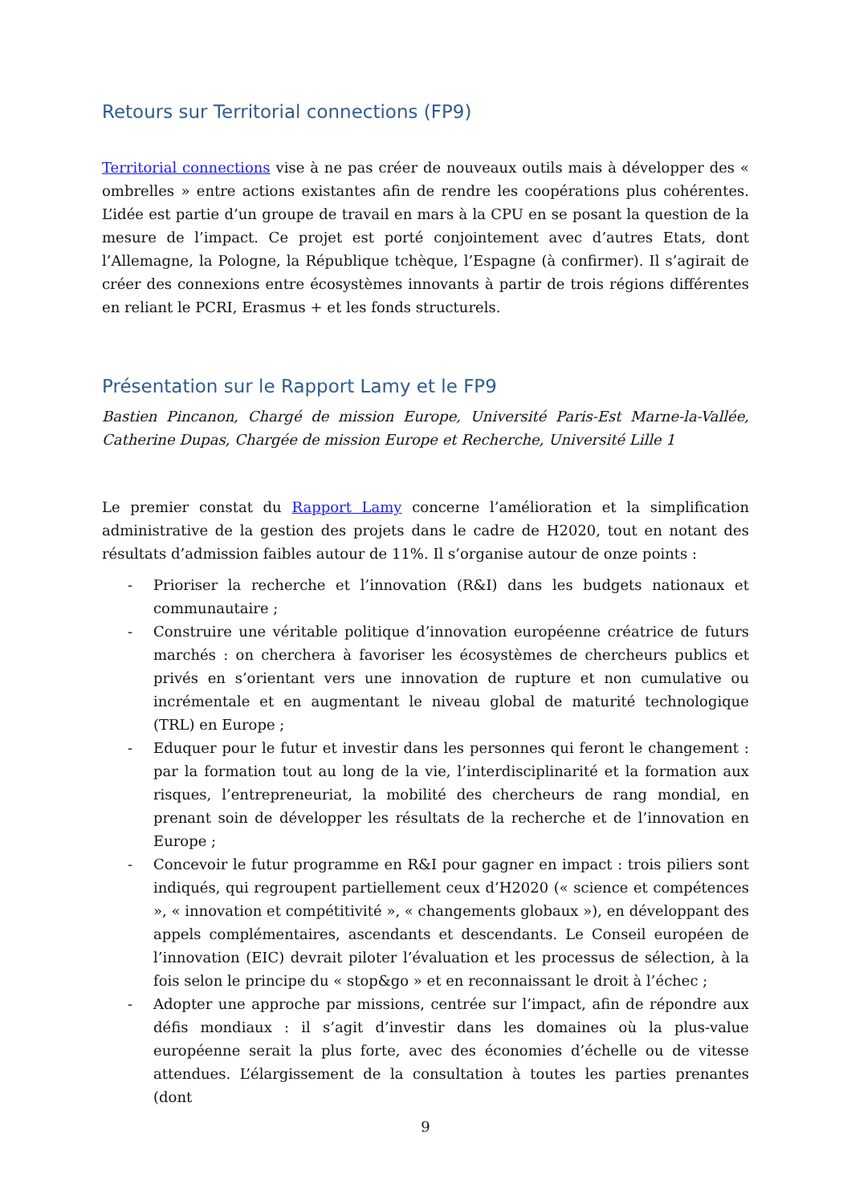Retours sur Territorial connections (FP9)
Territorial connections vise à ne pas créer de nouveaux outils mais à développer des « ombrelles » entre actions existantes afin de rendre les coopérations plus cohérentes. L’idée est partie d’un groupe de travail en mars à la CPU en se posant la question de la mesure de l’impact. Ce projet est porté conjointement avec d’autres Etats, dont l’Allemagne, la Pologne, la République tchèque, l’Espagne (à confirmer). Il s’agirait de créer des connexions entre écosystèmes innovants à partir de trois régions différentes en reliant le PCRI, Erasmus + et les fonds structurels.
Présentation sur le Rapport Lamy et le FP9
Bastien Pincanon, Chargé de mission Europe, Université Paris-Est Marne-la-Vallée, Catherine Dupas, Chargée de mission Europe et Recherche, Université Lille 1
Le premier constat du Rapport Lamy concerne l’amélioration et la simplification administrative de la gestion des projets dans le cadre de H2020, tout en notant des résultats d’admission faibles autour de 11%. Il s’organise autour de onze points :
- Prioriser la recherche et l’innovation (R&I) dans les budgets nationaux et communautaire ;
- Construire une véritable politique d’innovation européenne créatrice de futurs marchés : on cherchera à favoriser les écosystèmes de chercheurs publics et privés en s’orientant vers une innovation de rupture et non cumulative ou incrémentale et en augmentant le niveau global de maturité technologique (TRL) en Europe ;
- Eduquer pour le futur et investir dans les personnes qui feront le changement : par la formation tout au long de la vie, l’interdisciplinarité et la formation aux risques, l’entrepreneuriat, la mobilité des chercheurs de rang mondial, en prenant soin de développer les résultats de la recherche et de l’innovation en Europe ;
- Concevoir le futur programme en R&I pour gagner en impact : trois piliers sont indiqués, qui regroupent partiellement ceux d’H2020 (« science et compétences », « innovation et compétitivité », « changements globaux »), en développant des appels complémentaires, ascendants et descendants. Le Conseil européen de l’innovation (EIC) devrait piloter l’évaluation et les processus de sélection, à la fois selon le principe du « stop&go » et en reconnaissant le droit à l’échec ;
- Adopter une approche par missions, centrée sur l’impact, afin de répondre aux défis mondiaux : il s’agit d’investir dans les domaines où la plus-value européenne serait la plus forte, avec des économies d’échelle ou de vitesse attendues. L’élargissement de la consultation à toutes les parties prenantes (dont
9